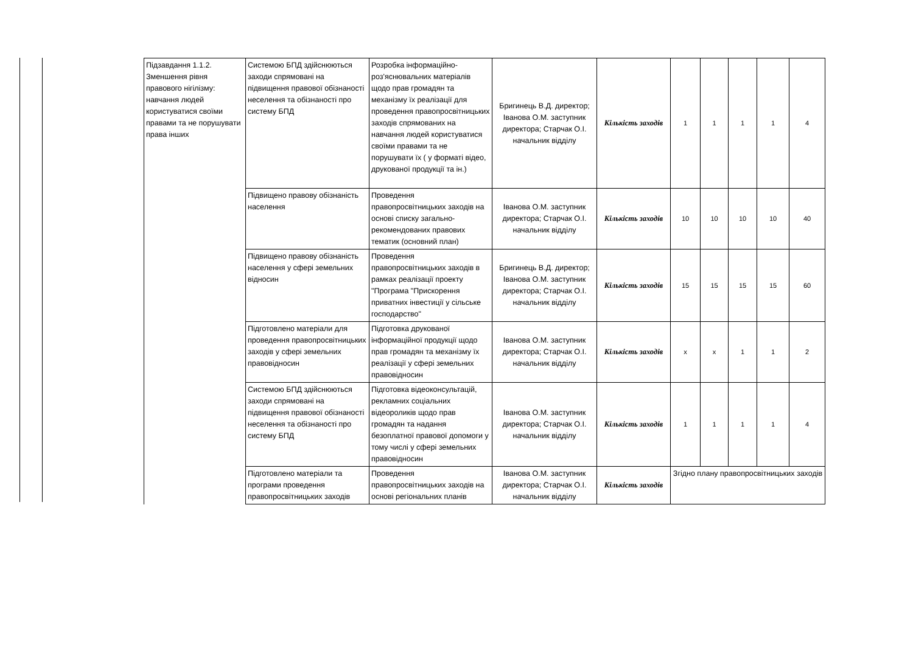| Підзавдання 1.1.2. Зменшення рівня правового нігілізму: навчання людей користуватися своїми правами та не порушувати права інших | Системою БПД здійснюються заходи спрямовані на підвищення правової обізнаності неселення та обізнаності про систему БПД | Розробка інформаційно-роз'яснювальних матеріалів щодо прав громадян та механізму їх реалізації для проведення правопросвітницьких заходів спрямованих на навчання людей користуватися своїми правами та не порушувати їх ( у форматі відео, друкованої продукції та ін.) | Бригинець В.Д. директор; Іванова О.М. заступник директора; Старчак О.І. начальник відділу | Кількість заходів | 1 | 1 | 1 | 1 | 4 |
| | Підвищено правову обізнаність населення | Проведення правопросвітницьких заходів на основі списку загально-рекомендованих правових тематик (основний план) | Іванова О.М. заступник директора; Старчак О.І. начальник відділу | Кількість заходів | 10 | 10 | 10 | 10 | 40 |
| | Підвищено правову обізнаність населення у сфері земельних відносин | Проведення правопросвітницьких заходів в рамках реалізації проекту "Програма "Прискорення приватних інвестиції у сільське господарство" | Бригинець В.Д. директор; Іванова О.М. заступник директора; Старчак О.І. начальник відділу | Кількість заходів | 15 | 15 | 15 | 15 | 60 |
| | Підготовлено матеріали для проведення правопросвітницьких заходів у сфері земельних правовідносин | Підготовка друкованої інформаційної продукції щодо прав громадян та механізму їх реалізації у сфері земельних правовідносин | Іванова О.М. заступник директора; Старчак О.І. начальник відділу | Кількість заходів | х | х | 1 | 1 | 2 |
| | Системою БПД здійснюються заходи спрямовані на підвищення правової обізнаності неселення та обізнаності про систему БПД | Підготовка відеоконсультацій, рекламних соціальних відеороликів щодо прав громадян та надання безоплатної правової допомоги у тому числі у сфері земельних правовідносин | Іванова О.М. заступник директора; Старчак О.І. начальник відділу | Кількість заходів | 1 | 1 | 1 | 1 | 4 |
| | Підготовлено матеріали та програми проведення правопросвітницьких заходів | Проведення правопросвітницьких заходів на основі регіональних планів | Іванова О.М. заступник директора; Старчак О.І. начальник відділу | Кількість заходів | Згідно плану правопросвітницьких заходів | | | | |